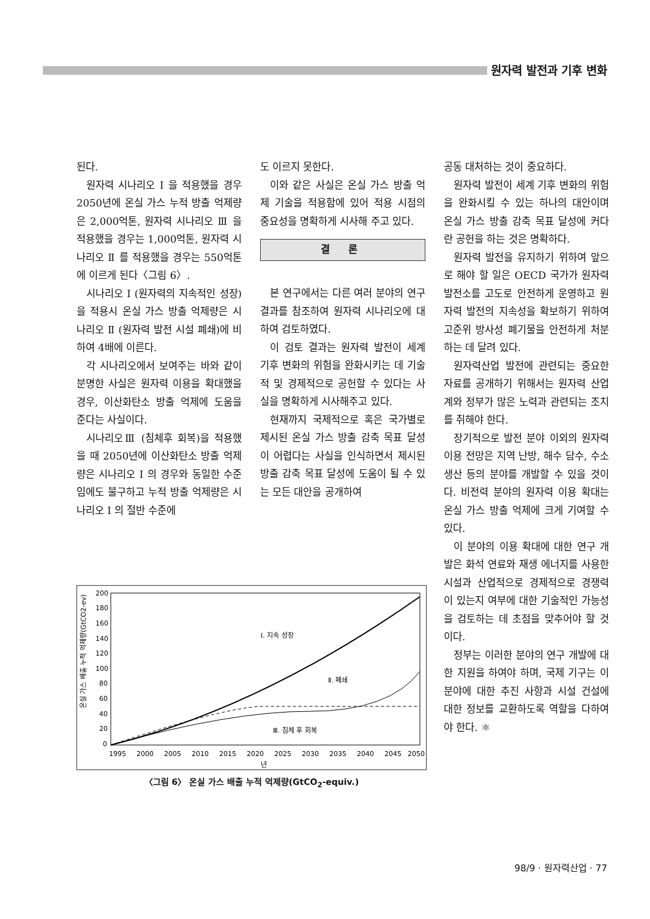원자력 발전과 기후 변화
된다.
원자력 시나리오 I 을 적용했을 경우 2050년에 온실 가스 누적 방출 억제량은 2,000억톤, 원자력 시나리오 Ⅲ 을 적용했을 경우는 1,000억톤, 원자력 시나리오 Ⅱ 를 적용했을 경우는 550억톤에 이르게 된다〈그림 6〉.
시나리오 I (원자력의 지속적인 성장)을 적용시 온실 가스 방출 억제량은 시나리오 Ⅱ (원자력 발전 시설 폐쇄)에 비하여 4배에 이른다.
각 시나리오에서 보여주는 바와 같이 분명한 사실은 원자력 이용을 확대했을 경우, 이산화탄소 방출 억제에 도움을 준다는 사실이다.
시나리오Ⅲ (침체후 회복)을 적용했을 때 2050년에 이산화탄소 방출 억제량은 시나리오 I 의 경우와 동일한 수준임에도 불구하고 누적 방출 억제량은 시나리오 I 의 절반 수준에
도 이르지 못한다.
이와 같은 사실은 온실 가스 방출 억제 기술을 적용함에 있어 적용 시점의 중요성을 명확하게 시사해 주고 있다.
결 론
본 연구에서는 다른 여러 분야의 연구 결과를 참조하여 원자력 시나리오에 대하여 검토하였다.
이 검토 결과는 원자력 발전이 세계 기후 변화의 위험을 완화시키는 데 기술적 및 경제적으로 공헌할 수 있다는 사실을 명확하게 시사해주고 있다.
현재까지 국제적으로 혹은 국가별로 제시된 온실 가스 방출 감축 목표 달성이 어렵다는 사실을 인식하면서 제시된 방출 감축 목표 달성에 도움이 될 수 있는 모든 대안을 공개하여
공동 대처하는 것이 중요하다.
원자력 발전이 세계 기후 변화의 위험을 완화시킬 수 있는 하나의 대안이며 온실 가스 방출 감축 목표 달성에 커다란 공헌을 하는 것은 명확하다.
원자력 발전을 유지하기 위하여 앞으로 해야 할 일은 OECD 국가가 원자력발전소를 고도로 안전하게 운영하고 원자력 발전의 지속성을 확보하기 위하여 고준위 방사성 폐기물을 안전하게 처분하는 데 달려 있다.
원자력산업 발전에 관련되는 중요한 자료를 공개하기 위해서는 원자력 산업계와 정부가 많은 노력과 관련되는 조치를 취해야 한다.
장기적으로 발전 분야 이외의 원자력 이용 전망은 지역 난방, 해수 담수, 수소 생산 등의 분야를 개발할 수 있을 것이다. 비전력 분야의 원자력 이용 확대는 온실 가스 방출 억제에 크게 기여할 수 있다.
이 분야의 이용 확대에 대한 연구 개발은 화석 연료와 재생 에너지를 사용한 시설과 산업적으로 경제적으로 경쟁력이 있는지 여부에 대한 기술적인 가능성을 검토하는 데 초점을 맞추어야 할 것이다.
정부는 이러한 분야의 연구 개발에 대한 지원을 하여야 하며, 국제 기구는 이 분야에 대한 추진 사항과 시설 건설에 대한 정보를 교환하도록 역할을 다하여야 한다. ⚛
온실 가스 배출 누적 억제량(GtCO2-ev)
200
180
160
140
120
100
80
60
40
20
0
I. 지속 성장
Ⅱ. 폐쇄
Ⅲ. 침체 후 회복
1995
2000
2005
2010
2015
2020
2025
2030
2035
2040
2045
2050
년
〈그림 6〉 온실 가스 배출 누적 억제량(GtCO<sub>2</sub>-equiv.)
98/9 · 원자력산업 · 77